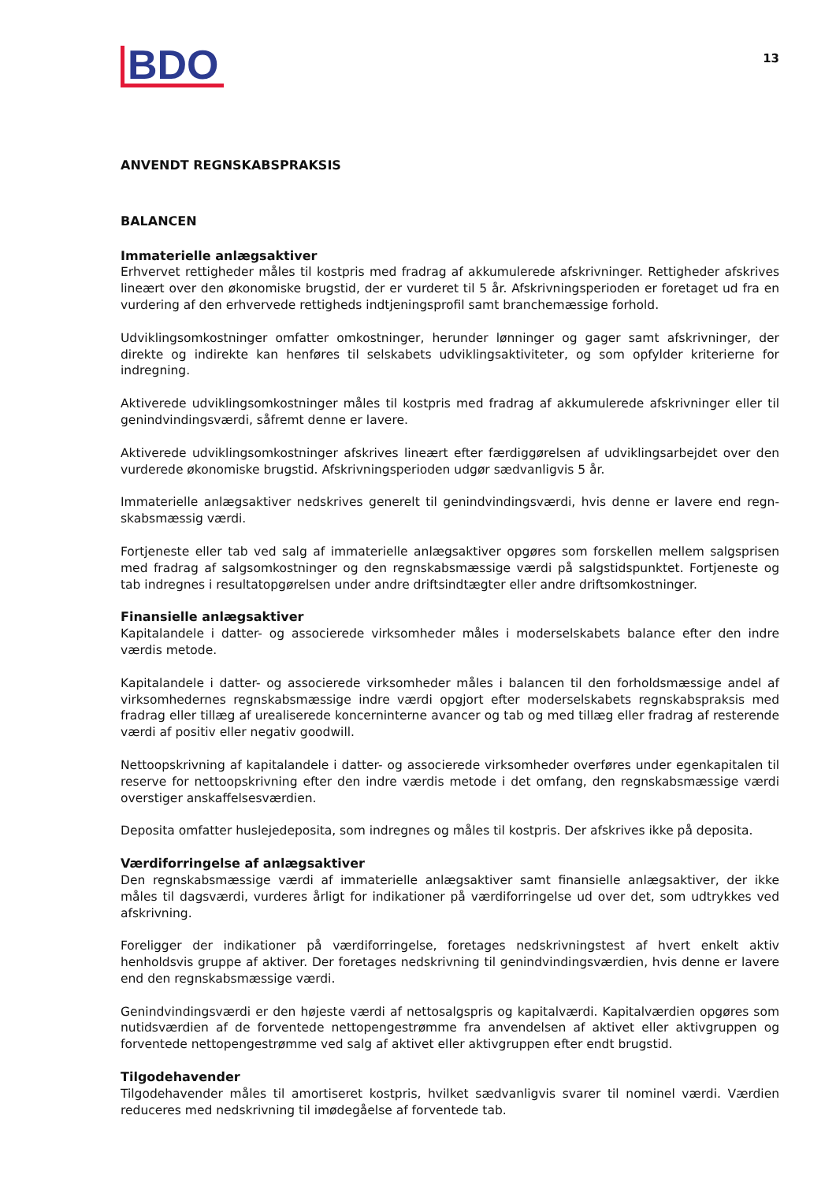BDO
13
ANVENDT REGNSKABSPRAKSIS
BALANCEN
Immaterielle anlægsaktiver
Erhvervet rettigheder måles til kostpris med fradrag af akkumulerede afskrivninger. Rettigheder afskrives lineært over den økonomiske brugstid, der er vurderet til 5 år. Afskrivningsperioden er foretaget ud fra en vurdering af den erhvervede rettigheds indtjeningsprofil samt branchemæssige forhold.
Udviklingsomkostninger omfatter omkostninger, herunder lønninger og gager samt afskrivninger, der direkte og indirekte kan henføres til selskabets udviklingsaktiviteter, og som opfylder kriterierne for indregning.
Aktiverede udviklingsomkostninger måles til kostpris med fradrag af akkumulerede afskrivninger eller til genindvindingsværdi, såfremt denne er lavere.
Aktiverede udviklingsomkostninger afskrives lineært efter færdiggørelsen af udviklingsarbejdet over den vurderede økonomiske brugstid. Afskrivningsperioden udgør sædvanligvis 5 år.
Immaterielle anlægsaktiver nedskrives generelt til genindvindingsværdi, hvis denne er lavere end regn-skabsmæssig værdi.
Fortjeneste eller tab ved salg af immaterielle anlægsaktiver opgøres som forskellen mellem salgsprisen med fradrag af salgsomkostninger og den regnskabsmæssige værdi på salgstidspunktet. Fortjeneste og tab indregnes i resultatopgørelsen under andre driftsindtægter eller andre driftsomkostninger.
Finansielle anlægsaktiver
Kapitalandele i datter- og associerede virksomheder måles i moderselskabets balance efter den indre værdis metode.
Kapitalandele i datter- og associerede virksomheder måles i balancen til den forholdsmæssige andel af virksomhedernes regnskabsmæssige indre værdi opgjort efter moderselskabets regnskabspraksis med fradrag eller tillæg af urealiserede koncerninterne avancer og tab og med tillæg eller fradrag af resterende værdi af positiv eller negativ goodwill.
Nettoopskrivning af kapitalandele i datter- og associerede virksomheder overføres under egenkapitalen til reserve for nettoopskrivning efter den indre værdis metode i det omfang, den regnskabsmæssige værdi overstiger anskaffelsesværdien.
Deposita omfatter huslejedeposita, som indregnes og måles til kostpris. Der afskrives ikke på deposita.
Værdiforringelse af anlægsaktiver
Den regnskabsmæssige værdi af immaterielle anlægsaktiver samt finansielle anlægsaktiver, der ikke måles til dagsværdi, vurderes årligt for indikationer på værdiforringelse ud over det, som udtrykkes ved afskrivning.
Foreligger der indikationer på værdiforringelse, foretages nedskrivningstest af hvert enkelt aktiv henholdsvis gruppe af aktiver. Der foretages nedskrivning til genindvindingsværdien, hvis denne er lavere end den regnskabsmæssige værdi.
Genindvindingsværdi er den højeste værdi af nettosalgspris og kapitalværdi. Kapitalværdien opgøres som nutidsværdien af de forventede nettopengestrømme fra anvendelsen af aktivet eller aktivgruppen og forventede nettopengestrømme ved salg af aktivet eller aktivgruppen efter endt brugstid.
Tilgodehavender
Tilgodehavender måles til amortiseret kostpris, hvilket sædvanligvis svarer til nominel værdi. Værdien reduceres med nedskrivning til imødegåelse af forventede tab.